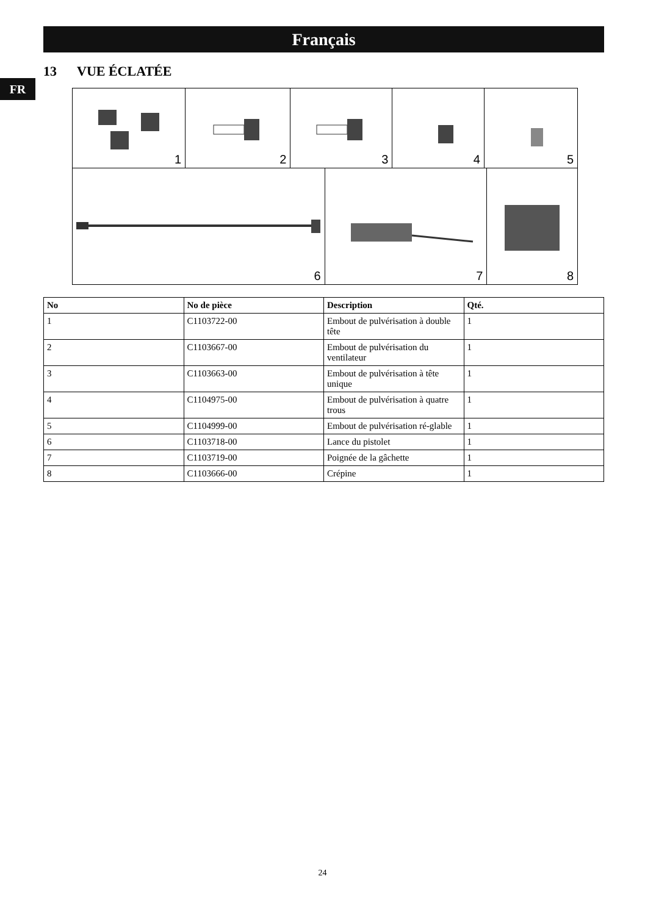Français
FR
13 VUE ÉCLATÉE
1 2 3 4 5
6 7 8
| No | No de pièce | Description | Qté. |
| --- | --- | --- | --- |
| 1 | C1103722-00 | Embout de pulvérisation à double tête | 1 |
| 2 | C1103667-00 | Embout de pulvérisation du ventilateur | 1 |
| 3 | C1103663-00 | Embout de pulvérisation à tête unique | 1 |
| 4 | C1104975-00 | Embout de pulvérisation à quatre trous | 1 |
| 5 | C1104999-00 | Embout de pulvérisation ré-glable | 1 |
| 6 | C1103718-00 | Lance du pistolet | 1 |
| 7 | C1103719-00 | Poignée de la gâchette | 1 |
| 8 | C1103666-00 | Crépine | 1 |
24